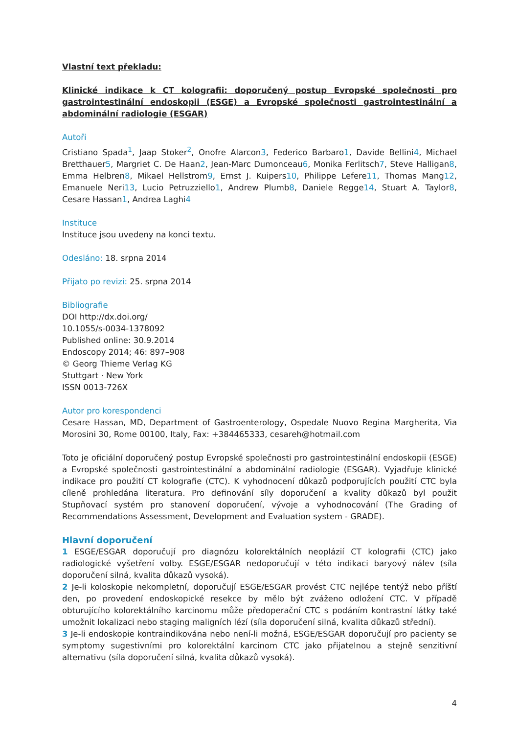Vlastní text překladu:
Klinické indikace k CT kolografii: doporučený postup Evropské společnosti pro gastrointestinální endoskopii (ESGE) a Evropské společnosti gastrointestinální a abdominální radiologie (ESGAR)
Autoři
Cristiano Spada<sup>1</sup>, Jaap Stoker<sup>2</sup>, Onofre Alarcon3, Federico Barbaro1, Davide Bellini4, Michael Bretthauer5, Margriet C. De Haan2, Jean-Marc Dumonceau6, Monika Ferlitsch7, Steve Halligan8, Emma Helbren8, Mikael Hellstrom9, Ernst J. Kuipers10, Philippe Lefere11, Thomas Mang12, Emanuele Neri13, Lucio Petruzziello1, Andrew Plumb8, Daniele Regge14, Stuart A. Taylor8, Cesare Hassan1, Andrea Laghi4
Instituce
Instituce jsou uvedeny na konci textu.
Odesláno: 18. srpna 2014
Přijato po revizi: 25. srpna 2014
Bibliografie
DOI http://dx.doi.org/
10.1055/s-0034-1378092
Published online: 30.9.2014
Endoscopy 2014; 46: 897–908
© Georg Thieme Verlag KG
Stuttgart · New York
ISSN 0013-726X
Autor pro korespondenci
Cesare Hassan, MD, Department of Gastroenterology, Ospedale Nuovo Regina Margherita, Via Morosini 30, Rome 00100, Italy, Fax: +384465333, cesareh@hotmail.com
Toto je oficiální doporučený postup Evropské společnosti pro gastrointestinální endoskopii (ESGE) a Evropské společnosti gastrointestinální a abdominální radiologie (ESGAR). Vyjadřuje klinické indikace pro použití CT kolografie (CTC). K vyhodnocení důkazů podporujících použití CTC byla cíleně prohledána literatura. Pro definování síly doporučení a kvality důkazů byl použit Stupňovací systém pro stanovení doporučení, vývoje a vyhodnocování (The Grading of Recommendations Assessment, Development and Evaluation system - GRADE).
Hlavní doporučení
1 ESGE/ESGAR doporučují pro diagnózu kolorektálních neoplázií CT kolografii (CTC) jako radiologické vyšetření volby. ESGE/ESGAR nedoporučují v této indikaci baryový nálev (síla doporučení silná, kvalita důkazů vysoká).
2 Je-li koloskopie nekompletní, doporučují ESGE/ESGAR provést CTC nejlépe tentýž nebo příští den, po provedení endoskopické resekce by mělo být zváženo odložení CTC. V případě obturujícího kolorektálního karcinomu může předoperační CTC s podáním kontrastní látky také umožnit lokalizaci nebo staging maligních lézí (síla doporučení silná, kvalita důkazů střední).
3 Je-li endoskopie kontraindikována nebo není-li možná, ESGE/ESGAR doporučují pro pacienty se symptomy sugestivními pro kolorektální karcinom CTC jako přijatelnou a stejně senzitivní alternativu (síla doporučení silná, kvalita důkazů vysoká).
4